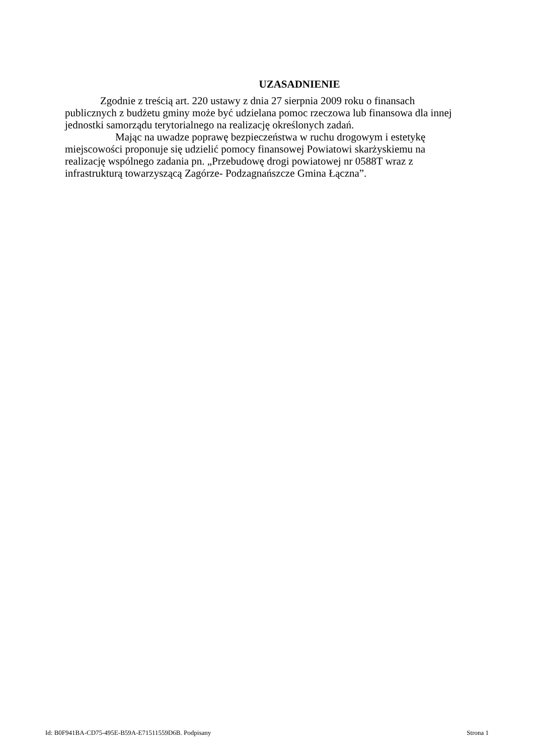UZASADNIENIE
Zgodnie z treścią art. 220 ustawy z dnia 27 sierpnia 2009 roku o finansach
publicznych z budżetu gminy może być udzielana pomoc rzeczowa lub finansowa dla innej
jednostki samorządu terytorialnego na realizację określonych zadań.
Mając na uwadze poprawę bezpieczeństwa w ruchu drogowym i estetykę
miejscowości proponuje się udzielić pomocy finansowej Powiatowi skarżyskiemu na
realizację wspólnego zadania pn. „Przebudowę drogi powiatowej nr 0588T wraz z
infrastrukturą towarzyszącą Zagórze- Podzagnańszcze Gmina Łączna”.
Id: B0F941BA-CD75-495E-B59A-E71511559D6B. Podpisany Strona 1